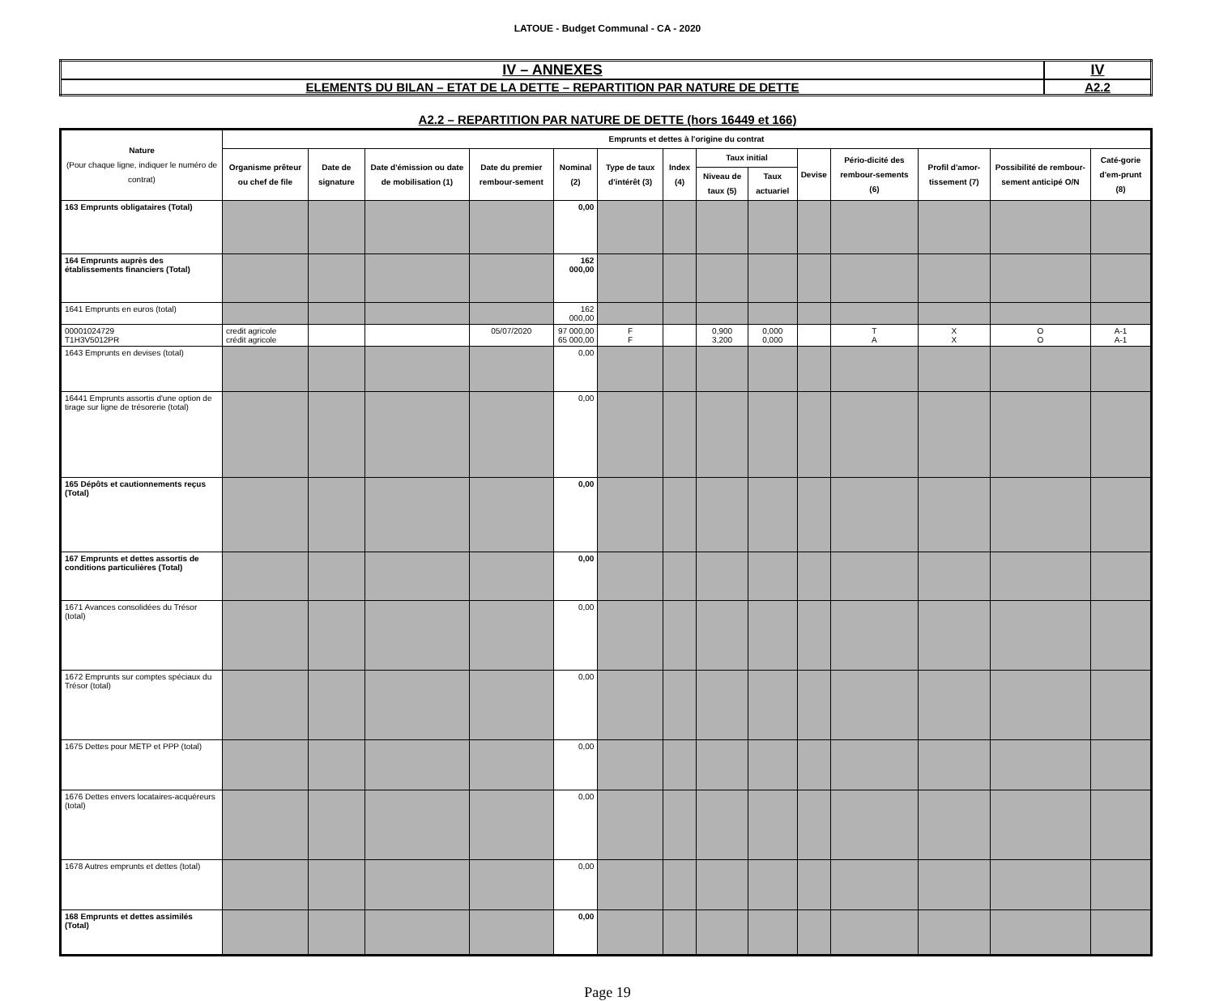LATOUE - Budget Communal - CA - 2020
| IV – ANNEXES | IV |
| ELEMENTS DU BILAN – ETAT DE LA DETTE – REPARTITION PAR NATURE DE DETTE | A2.2 |
A2.2 – REPARTITION PAR NATURE DE DETTE (hors 16449 et 166)
| Nature (Pour chaque ligne, indiquer le numéro de contrat) | Emprunts et dettes à l'origine du contrat | | | | | | | | | | | | | |
| --- | --- | --- | --- | --- | --- | --- | --- | --- | --- | --- | --- | --- | --- | --- |
| | Organisme prêteur ou chef de file | Date de signature | Date d'émission ou date de mobilisation (1) | Date du premier rembour-sement | Nominal (2) | Type de taux d'intérêt (3) | Index (4) | Taux initial | | Devise | Pério-dicité des rembour-sements (6) | Profil d'amor-tissement (7) | Possibilité de rembour-sement anticipé O/N | Caté-gorie d'em-prunt (8) |
| | | | | | | | | Niveau de taux (5) | Taux actuariel | | | | | |
| 163 Emprunts obligataires (Total) | | | | | 0,00 | | | | | | | | | |
| 164 Emprunts auprès des établissements financiers (Total) | | | | | 162 000,00 | | | | | | | | | |
| 1641 Emprunts en euros (total) | | | | | 162 000,00 | | | | | | | | | |
| 00001024729 T1H3V5012PR | credit agricole crédit agricole | | | 05/07/2020 | 97 000,00 65 000,00 | F F | | 0,900 3,200 | 0,000 0,000 | | T A | X X | O O | A-1 A-1 |
| 1643 Emprunts en devises (total) | | | | | 0,00 | | | | | | | | | |
| 16441 Emprunts assortis d'une option de tirage sur ligne de trésorerie (total) | | | | | 0,00 | | | | | | | | | |
| 165 Dépôts et cautionnements reçus (Total) | | | | | 0,00 | | | | | | | | | |
| 167 Emprunts et dettes assortis de conditions particulières (Total) | | | | | 0,00 | | | | | | | | | |
| 1671 Avances consolidées du Trésor (total) | | | | | 0,00 | | | | | | | | | |
| 1672 Emprunts sur comptes spéciaux du Trésor (total) | | | | | 0,00 | | | | | | | | | |
| 1675 Dettes pour METP et PPP (total) | | | | | 0,00 | | | | | | | | | |
| 1676 Dettes envers locataires-acquéreurs (total) | | | | | 0,00 | | | | | | | | | |
| 1678 Autres emprunts et dettes (total) | | | | | 0,00 | | | | | | | | | |
| 168 Emprunts et dettes assimilés (Total) | | | | | 0,00 | | | | | | | | | |
Page 19